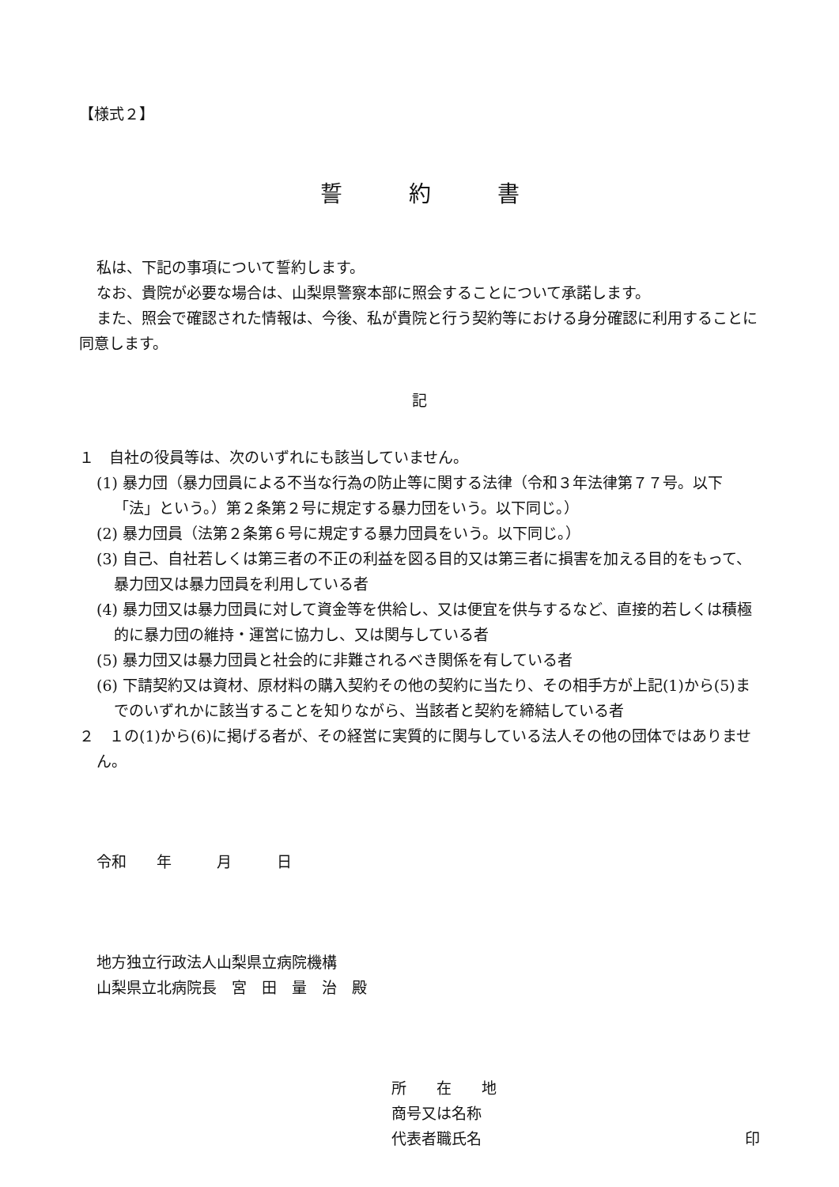【様式２】
誓　　　約　　　書
私は、下記の事項について誓約します。
なお、貴院が必要な場合は、山梨県警察本部に照会することについて承諾します。
また、照会で確認された情報は、今後、私が貴院と行う契約等における身分確認に利用することに同意します。
記
１　自社の役員等は、次のいずれにも該当していません。
(1) 暴力団（暴力団員による不当な行為の防止等に関する法律（令和３年法律第７７号。以下「法」という。）第２条第２号に規定する暴力団をいう。以下同じ。）
(2) 暴力団員（法第２条第６号に規定する暴力団員をいう。以下同じ。）
(3) 自己、自社若しくは第三者の不正の利益を図る目的又は第三者に損害を加える目的をもって、暴力団又は暴力団員を利用している者
(4) 暴力団又は暴力団員に対して資金等を供給し、又は便宜を供与するなど、直接的若しくは積極的に暴力団の維持・運営に協力し、又は関与している者
(5) 暴力団又は暴力団員と社会的に非難されるべき関係を有している者
(6) 下請契約又は資材、原材料の購入契約その他の契約に当たり、その相手方が上記(1)から(5)までのいずれかに該当することを知りながら、当該者と契約を締結している者
２　１の(1)から(6)に掲げる者が、その経営に実質的に関与している法人その他の団体ではありません。
令和　　年　　　月　　　日
地方独立行政法人山梨県立病院機構
山梨県立北病院長　宮　田　量　治　殿
所　　在　　地
商号又は名称
代表者職氏名 印